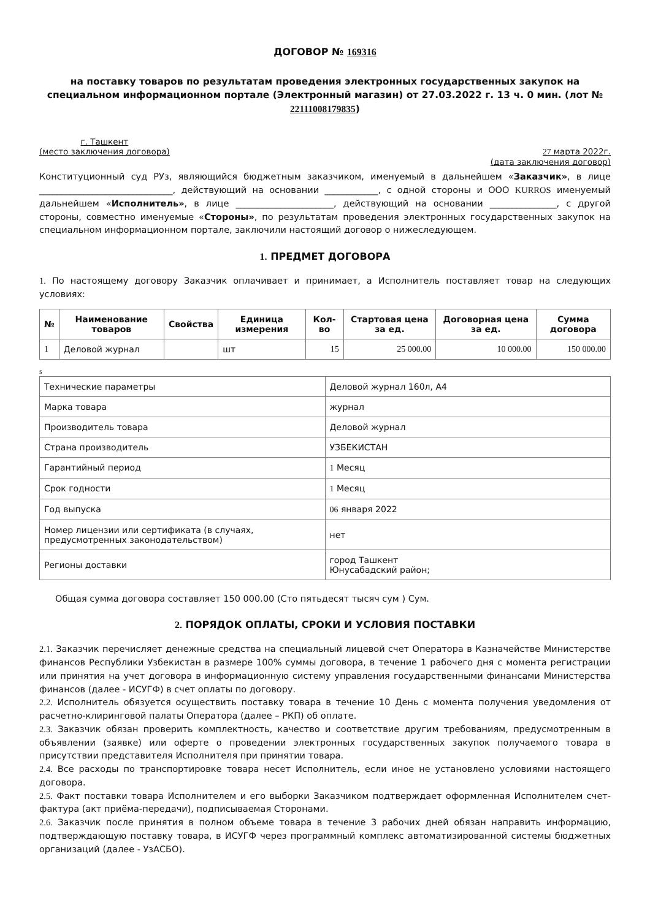ДОГОВОР № 169316
на поставку товаров по результатам проведения электронных государственных закупок на специальном информационном портале (Электронный магазин) от 27.03.2022 г. 13 ч. 0 мин. (лот № 22111008179835)
г. Ташкент
(место заключения договора)
27 марта 2022г.
(дата заключения договор)
Конституционный суд РУз, являющийся бюджетным заказчиком, именуемый в дальнейшем «Заказчик», в лице ______________________________, действующий на основании ____________, с одной стороны и ООО KURROS именуемый дальнейшем «Исполнитель», в лице ______________________, действующий на основании _______________, с другой стороны, совместно именуемые «Стороны», по результатам проведения электронных государственных закупок на специальном информационном портале, заключили настоящий договор о нижеследующем.
1. ПРЕДМЕТ ДОГОВОРА
1. По настоящему договору Заказчик оплачивает и принимает, а Исполнитель поставляет товар на следующих условиях:
| № | Наименование товаров | Свойства | Единица измерения | Кол-во | Стартовая цена за ед. | Договорная цена за ед. | Сумма договора |
| --- | --- | --- | --- | --- | --- | --- | --- |
| 1 | Деловой журнал | | шт | 15 | 25 000.00 | 10 000.00 | 150 000.00 |
s
| Технические параметры | Деловой журнал 160л, А4 |
| Марка товара | журнал |
| Производитель товара | Деловой журнал |
| Страна производитель | УЗБЕКИСТАН |
| Гарантийный период | 1 Месяц |
| Срок годности | 1 Месяц |
| Год выпуска | 06 января 2022 |
| Номер лицензии или сертификата (в случаях, предусмотренных законодательством) | нет |
| Регионы доставки | город Ташкент Юнусабадский район; |
Общая сумма договора составляет 150 000.00 (Сто пятьдесят тысяч сум ) Сум.
2. ПОРЯДОК ОПЛАТЫ, СРОКИ И УСЛОВИЯ ПОСТАВКИ
2.1. Заказчик перечисляет денежные средства на специальный лицевой счет Оператора в Казначействе Министерстве финансов Республики Узбекистан в размере 100% суммы договора, в течение 1 рабочего дня с момента регистрации или принятия на учет договора в информационную систему управления государственными финансами Министерства финансов (далее - ИСУГФ) в счет оплаты по договору.
2.2. Исполнитель обязуется осуществить поставку товара в течение 10 День с момента получения уведомления от расчетно-клиринговой палаты Оператора (далее – РКП) об оплате.
2.3. Заказчик обязан проверить комплектность, качество и соответствие другим требованиям, предусмотренным в объявлении (заявке) или оферте о проведении электронных государственных закупок получаемого товара в присутствии представителя Исполнителя при принятии товара.
2.4. Все расходы по транспортировке товара несет Исполнитель, если иное не установлено условиями настоящего договора.
2.5. Факт поставки товара Исполнителем и его выборки Заказчиком подтверждает оформленная Исполнителем счет-фактура (акт приёма-передачи), подписываемая Сторонами.
2.6. Заказчик после принятия в полном объеме товара в течение 3 рабочих дней обязан направить информацию, подтверждающую поставку товара, в ИСУГФ через программный комплекс автоматизированной системы бюджетных организаций (далее - УзАСБО).